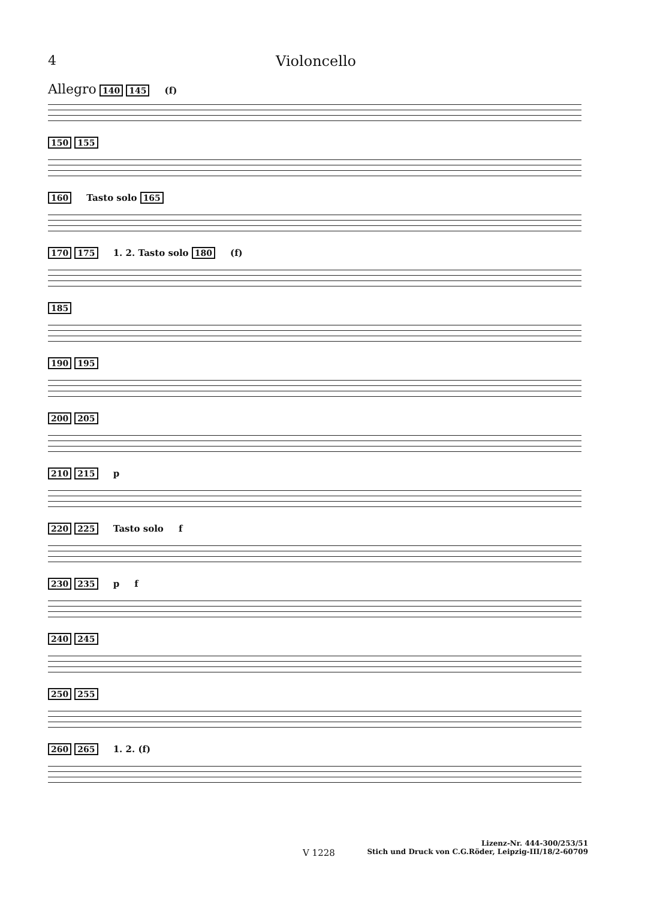4 Violoncello
Allegro 140 145 (f)
150 155
160 Tasto solo 165
170 175 1. 2. Tasto solo 180 (f)
185
190 195
200 205
210 215 p
220 225 Tasto solo f
230 235 p f
240 245
250 255
260 265 1. 2. (f)
Lizenz-Nr. 444-300/253/51
V 1228 Stich und Druck von C.G.Röder, Leipzig-III/18/2-60709